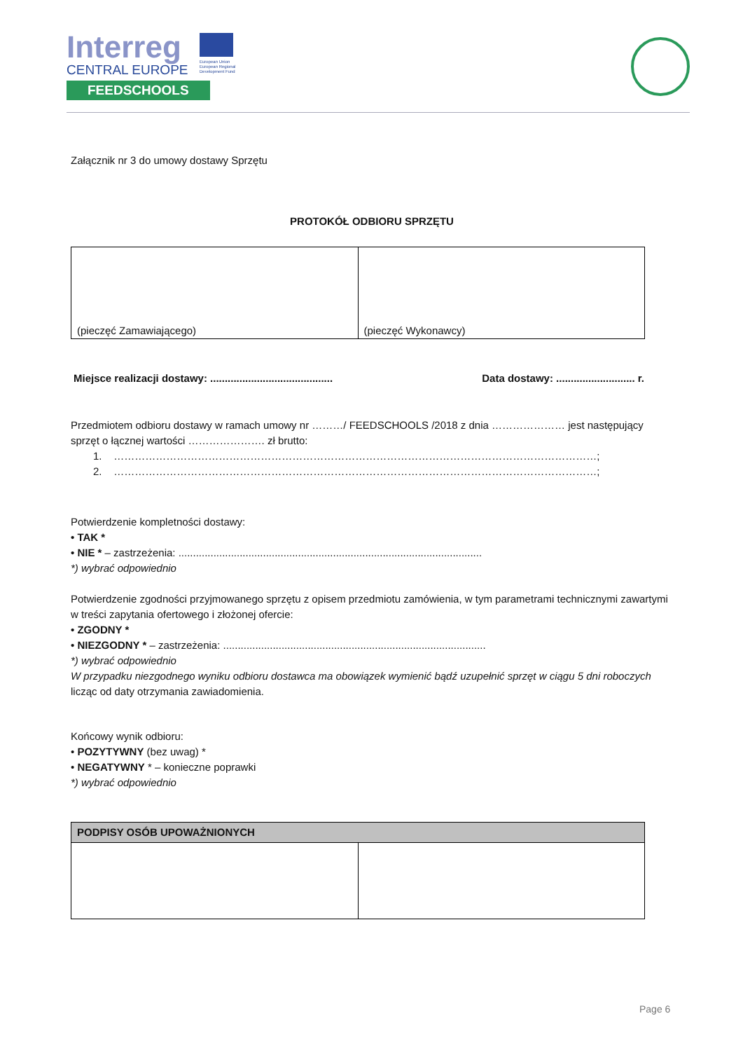Interreg
CENTRAL EUROPE
FEEDSCHOOLS
European Union
European Regional
Development Fund
Załącznik nr 3 do umowy dostawy Sprzętu
PROTOKÓŁ ODBIORU SPRZĘTU
| (pieczęć Zamawiającego) | (pieczęć Wykonawcy) |
Miejsce realizacji dostawy: .......................................... Data dostawy: ........................... r.
Przedmiotem odbioru dostawy w ramach umowy nr ………/ FEEDSCHOOLS /2018 z dnia ………………… jest następujący sprzęt o łącznej wartości …………………. zł brutto:
1. …………………………………………………………………………………………………………………………;
2. …………………………………………………………………………………………………………………………;
Potwierdzenie kompletności dostawy:
• TAK *
• NIE * – zastrzeżenia: ........................................................................................................
*) wybrać odpowiednio
Potwierdzenie zgodności przyjmowanego sprzętu z opisem przedmiotu zamówienia, w tym parametrami technicznymi zawartymi w treści zapytania ofertowego i złożonej ofercie:
• ZGODNY *
• NIEZGODNY * – zastrzeżenia: ..........................................................................................
*) wybrać odpowiednio
W przypadku niezgodnego wyniku odbioru dostawca ma obowiązek wymienić bądź uzupełnić sprzęt w ciągu 5 dni roboczych licząc od daty otrzymania zawiadomienia.
Końcowy wynik odbioru:
• POZYTYWNY (bez uwag) *
• NEGATYWNY * – konieczne poprawki
*) wybrać odpowiednio
| PODPISY OSÓB UPOWAŻNIONYCH | |
| --- | --- |
Page 6